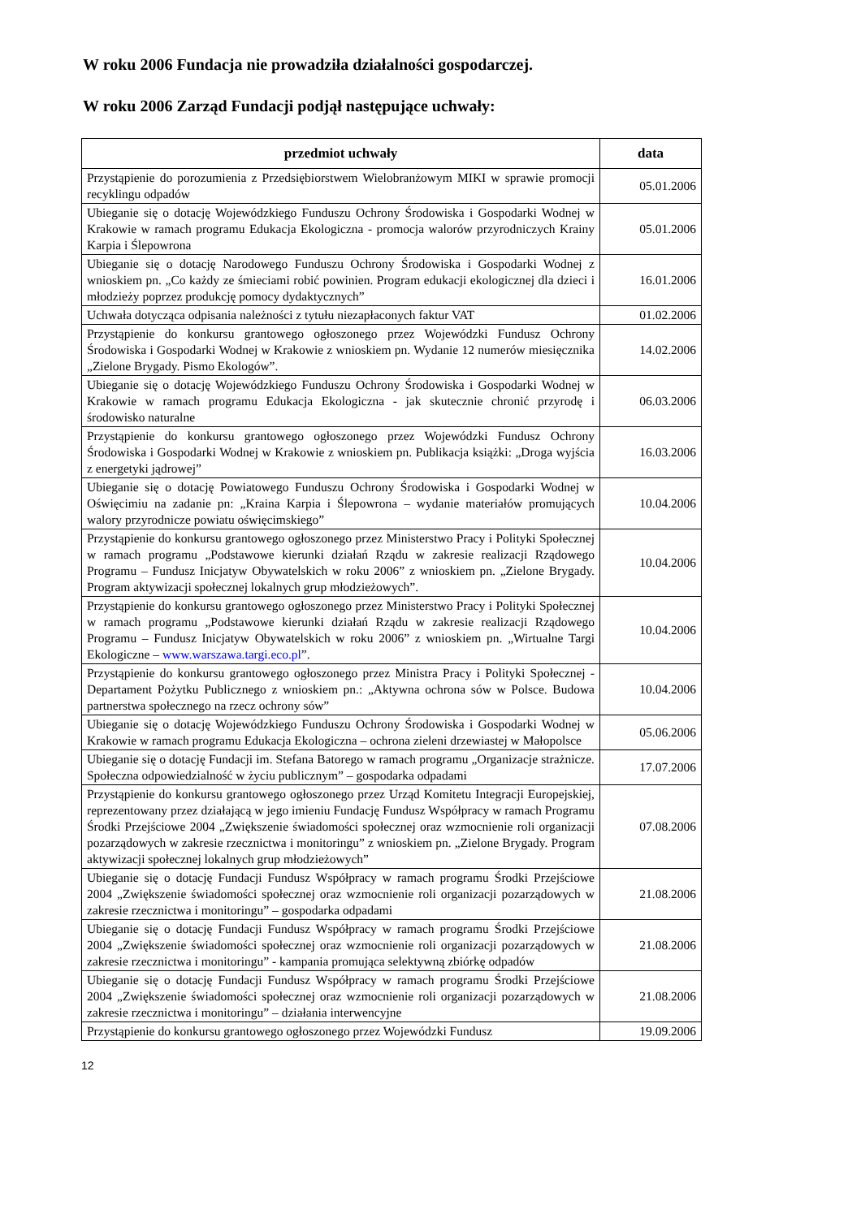W roku 2006 Fundacja nie prowadziła działalności gospodarczej.
W roku 2006 Zarząd Fundacji podjął następujące uchwały:
| przedmiot uchwały | data |
| --- | --- |
| Przystąpienie do porozumienia z Przedsiębiorstwem Wielobranżowym MIKI w sprawie promocji recyklingu odpadów | 05.01.2006 |
| Ubieganie się o dotację Wojewódzkiego Funduszu Ochrony Środowiska i Gospodarki Wodnej w Krakowie w ramach programu Edukacja Ekologiczna - promocja walorów przyrodniczych Krainy Karpia i Ślepowrona | 05.01.2006 |
| Ubieganie się o dotację Narodowego Funduszu Ochrony Środowiska i Gospodarki Wodnej z wnioskiem pn. „Co każdy ze śmieciami robić powinien. Program edukacji ekologicznej dla dzieci i młodzieży poprzez produkcję pomocy dydaktycznych” | 16.01.2006 |
| Uchwała dotycząca odpisania należności z tytułu niezapłaconych faktur VAT | 01.02.2006 |
| Przystąpienie do konkursu grantowego ogłoszonego przez Wojewódzki Fundusz Ochrony Środowiska i Gospodarki Wodnej w Krakowie z wnioskiem pn. Wydanie 12 numerów miesięcznika „Zielone Brygady. Pismo Ekologów”. | 14.02.2006 |
| Ubieganie się o dotację Wojewódzkiego Funduszu Ochrony Środowiska i Gospodarki Wodnej w Krakowie w ramach programu Edukacja Ekologiczna - jak skutecznie chronić przyrodę i środowisko naturalne | 06.03.2006 |
| Przystąpienie do konkursu grantowego ogłoszonego przez Wojewódzki Fundusz Ochrony Środowiska i Gospodarki Wodnej w Krakowie z wnioskiem pn. Publikacja książki: „Droga wyjścia z energetyki jądrowej” | 16.03.2006 |
| Ubieganie się o dotację Powiatowego Funduszu Ochrony Środowiska i Gospodarki Wodnej w Oświęcimiu na zadanie pn: „Kraina Karpia i Ślepowrona – wydanie materiałów promujących walory przyrodnicze powiatu oświęcimskiego” | 10.04.2006 |
| Przystąpienie do konkursu grantowego ogłoszonego przez Ministerstwo Pracy i Polityki Społecznej w ramach programu „Podstawowe kierunki działań Rządu w zakresie realizacji Rządowego Programu – Fundusz Inicjatyw Obywatelskich w roku 2006” z wnioskiem pn. „Zielone Brygady. Program aktywizacji społecznej lokalnych grup młodzieżowych”. | 10.04.2006 |
| Przystąpienie do konkursu grantowego ogłoszonego przez Ministerstwo Pracy i Polityki Społecznej w ramach programu „Podstawowe kierunki działań Rządu w zakresie realizacji Rządowego Programu – Fundusz Inicjatyw Obywatelskich w roku 2006” z wnioskiem pn. „Wirtualne Targi Ekologiczne – www.warszawa.targi.eco.pl ”. | 10.04.2006 |
| Przystąpienie do konkursu grantowego ogłoszonego przez Ministra Pracy i Polityki Społecznej - Departament Pożytku Publicznego z wnioskiem pn.: „Aktywna ochrona sów w Polsce. Budowa partnerstwa społecznego na rzecz ochrony sów” | 10.04.2006 |
| Ubieganie się o dotację Wojewódzkiego Funduszu Ochrony Środowiska i Gospodarki Wodnej w Krakowie w ramach programu Edukacja Ekologiczna – ochrona zieleni drzewiastej w Małopolsce | 05.06.2006 |
| Ubieganie się o dotację Fundacji im. Stefana Batorego w ramach programu „Organizacje strażnicze. Społeczna odpowiedzialność w życiu publicznym” – gospodarka odpadami | 17.07.2006 |
| Przystąpienie do konkursu grantowego ogłoszonego przez Urząd Komitetu Integracji Europejskiej, reprezentowany przez działającą w jego imieniu Fundację Fundusz Współpracy w ramach Programu Środki Przejściowe 2004 „Zwiększenie świadomości społecznej oraz wzmocnienie roli organizacji pozarządowych w zakresie rzecznictwa i monitoringu” z wnioskiem pn. „Zielone Brygady. Program aktywizacji społecznej lokalnych grup młodzieżowych” | 07.08.2006 |
| Ubieganie się o dotację Fundacji Fundusz Współpracy w ramach programu Środki Przejściowe 2004 „Zwiększenie świadomości społecznej oraz wzmocnienie roli organizacji pozarządowych w zakresie rzecznictwa i monitoringu” – gospodarka odpadami | 21.08.2006 |
| Ubieganie się o dotację Fundacji Fundusz Współpracy w ramach programu Środki Przejściowe 2004 „Zwiększenie świadomości społecznej oraz wzmocnienie roli organizacji pozarządowych w zakresie rzecznictwa i monitoringu” - kampania promująca selektywną zbiórkę odpadów | 21.08.2006 |
| Ubieganie się o dotację Fundacji Fundusz Współpracy w ramach programu Środki Przejściowe 2004 „Zwiększenie świadomości społecznej oraz wzmocnienie roli organizacji pozarządowych w zakresie rzecznictwa i monitoringu” – działania interwencyjne | 21.08.2006 |
| Przystąpienie do konkursu grantowego ogłoszonego przez Wojewódzki Fundusz | 19.09.2006 |
12